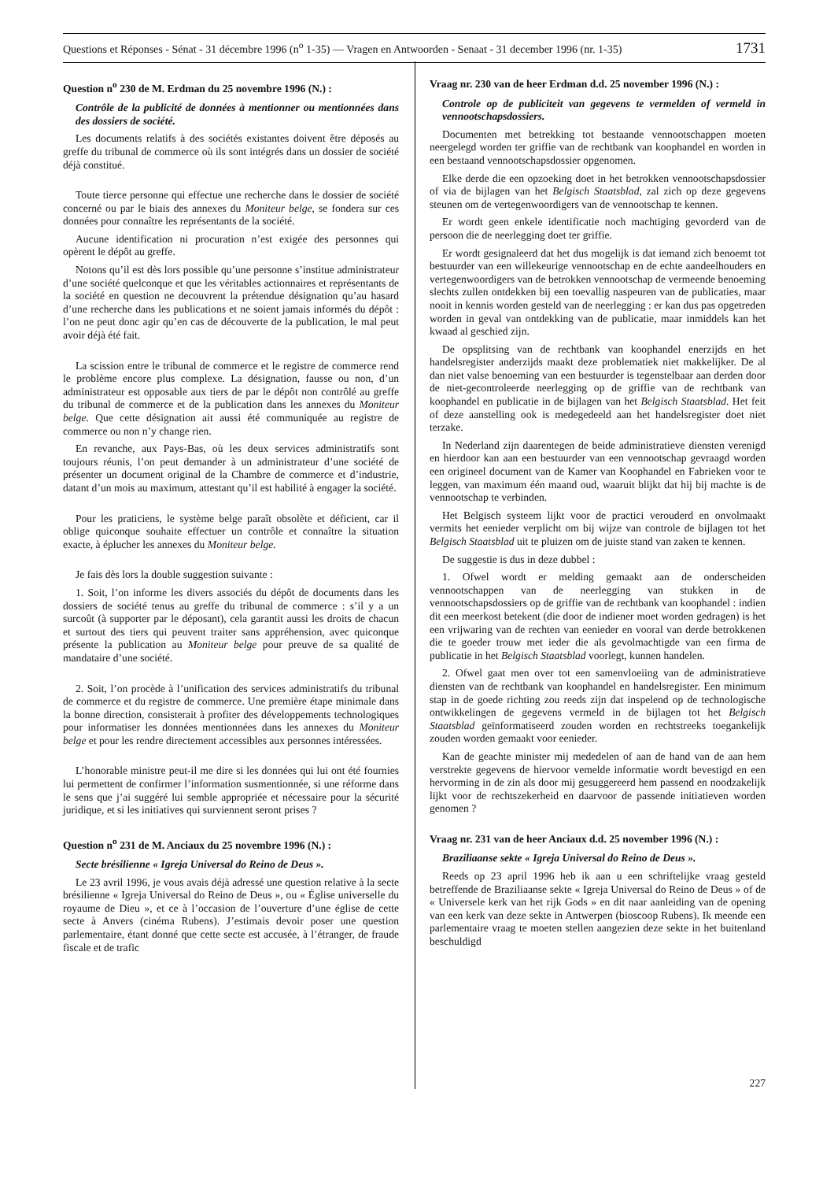Questions et Réponses - Sénat - 31 décembre 1996 (n<sup>o</sup> 1-35) — Vragen en Antwoorden - Senaat - 31 december 1996 (nr. 1-35) 1731
Question n<sup>o</sup> 230 de M. Erdman du 25 novembre 1996 (N.) :
Contrôle de la publicité de données à mentionner ou mentionnées dans des dossiers de société.
Les documents relatifs à des sociétés existantes doivent être déposés au greffe du tribunal de commerce où ils sont intégrés dans un dossier de société déjà constitué.
Toute tierce personne qui effectue une recherche dans le dossier de société concerné ou par le biais des annexes du Moniteur belge, se fondera sur ces données pour connaître les représentants de la société.
Aucune identification ni procuration n’est exigée des personnes qui opèrent le dépôt au greffe.
Notons qu’il est dès lors possible qu’une personne s’institue administrateur d’une société quelconque et que les véritables actionnaires et représentants de la société en question ne decouvrent la prétendue désignation qu’au hasard d’une recherche dans les publications et ne soient jamais informés du dépôt : l’on ne peut donc agir qu’en cas de découverte de la publication, le mal peut avoir déjà été fait.
La scission entre le tribunal de commerce et le registre de commerce rend le problème encore plus complexe. La désignation, fausse ou non, d’un administrateur est opposable aux tiers de par le dépôt non contrôlé au greffe du tribunal de commerce et de la publication dans les annexes du Moniteur belge. Que cette désignation ait aussi été communiquée au registre de commerce ou non n’y change rien.
En revanche, aux Pays-Bas, où les deux services administratifs sont toujours réunis, l’on peut demander à un administrateur d’une société de présenter un document original de la Chambre de commerce et d’industrie, datant d’un mois au maximum, attestant qu’il est habilité à engager la société.
Pour les praticiens, le système belge paraît obsolète et déficient, car il oblige quiconque souhaite effectuer un contrôle et connaître la situation exacte, à éplucher les annexes du Moniteur belge.
Je fais dès lors la double suggestion suivante :
1. Soit, l’on informe les divers associés du dépôt de documents dans les dossiers de société tenus au greffe du tribunal de commerce : s’il y a un surcoût (à supporter par le déposant), cela garantit aussi les droits de chacun et surtout des tiers qui peuvent traiter sans appréhension, avec quiconque présente la publication au Moniteur belge pour preuve de sa qualité de mandataire d’une société.
2. Soit, l’on procède à l’unification des services administratifs du tribunal de commerce et du registre de commerce. Une première étape minimale dans la bonne direction, consisterait à profiter des développements technologiques pour informatiser les données mentionnées dans les annexes du Moniteur belge et pour les rendre directement accessibles aux personnes intéressées.
L’honorable ministre peut-il me dire si les données qui lui ont été fournies lui permettent de confirmer l’information susmentionnée, si une réforme dans le sens que j’ai suggéré lui semble appropriée et nécessaire pour la sécurité juridique, et si les initiatives qui surviennent seront prises ?
Question n<sup>o</sup> 231 de M. Anciaux du 25 novembre 1996 (N.) :
Secte brésilienne « Igreja Universal do Reino de Deus ».
Le 23 avril 1996, je vous avais déjà adressé une question relative à la secte brésilienne « Igreja Universal do Reino de Deus », ou « Église universelle du royaume de Dieu », et ce à l’occasion de l’ouverture d’une église de cette secte à Anvers (cinéma Rubens). J’estimais devoir poser une question parlementaire, étant donné que cette secte est accusée, à l’étranger, de fraude fiscale et de trafic
Vraag nr. 230 van de heer Erdman d.d. 25 november 1996 (N.) :
Controle op de publiciteit van gegevens te vermelden of vermeld in vennootschapsdossiers.
Documenten met betrekking tot bestaande vennootschappen moeten neergelegd worden ter griffie van de rechtbank van koophandel en worden in een bestaand vennootschapsdossier opgenomen.
Elke derde die een opzoeking doet in het betrokken vennootschapsdossier of via de bijlagen van het Belgisch Staatsblad, zal zich op deze gegevens steunen om de vertegenwoordigers van de vennootschap te kennen.
Er wordt geen enkele identificatie noch machtiging gevorderd van de persoon die de neerlegging doet ter griffie.
Er wordt gesignaleerd dat het dus mogelijk is dat iemand zich benoemt tot bestuurder van een willekeurige vennootschap en de echte aandeelhouders en vertegenwoordigers van de betrokken vennootschap de vermeende benoeming slechts zullen ontdekken bij een toevallig naspeuren van de publicaties, maar nooit in kennis worden gesteld van de neerlegging : er kan dus pas opgetreden worden in geval van ontdekking van de publicatie, maar inmiddels kan het kwaad al geschied zijn.
De opsplitsing van de rechtbank van koophandel enerzijds en het handelsregister anderzijds maakt deze problematiek niet makkelijker. De al dan niet valse benoeming van een bestuurder is tegenstelbaar aan derden door de niet-gecontroleerde neerlegging op de griffie van de rechtbank van koophandel en publicatie in de bijlagen van het Belgisch Staatsblad. Het feit of deze aanstelling ook is medegedeeld aan het handelsregister doet niet terzake.
In Nederland zijn daarentegen de beide administratieve diensten verenigd en hierdoor kan aan een bestuurder van een vennootschap gevraagd worden een origineel document van de Kamer van Koophandel en Fabrieken voor te leggen, van maximum één maand oud, waaruit blijkt dat hij bij machte is de vennootschap te verbinden.
Het Belgisch systeem lijkt voor de practici verouderd en onvolmaakt vermits het eenieder verplicht om bij wijze van controle de bijlagen tot het Belgisch Staatsblad uit te pluizen om de juiste stand van zaken te kennen.
De suggestie is dus in deze dubbel :
1. Ofwel wordt er melding gemaakt aan de onderscheiden vennootschappen van de neerlegging van stukken in de vennootschapsdossiers op de griffie van de rechtbank van koophandel : indien dit een meerkost betekent (die door de indiener moet worden gedragen) is het een vrijwaring van de rechten van eenieder en vooral van derde betrokkenen die te goeder trouw met ieder die als gevolmachtigde van een firma de publicatie in het Belgisch Staatsblad voorlegt, kunnen handelen.
2. Ofwel gaat men over tot een samenvloeiing van de administratieve diensten van de rechtbank van koophandel en handelsregister. Een minimum stap in de goede richting zou reeds zijn dat inspelend op de technologische ontwikkelingen de gegevens vermeld in de bijlagen tot het Belgisch Staatsblad geïnformatiseerd zouden worden en rechtstreeks toegankelijk zouden worden gemaakt voor eenieder.
Kan de geachte minister mij mededelen of aan de hand van de aan hem verstrekte gegevens de hiervoor vemelde informatie wordt bevestigd en een hervorming in de zin als door mij gesuggereerd hem passend en noodzakelijk lijkt voor de rechtszekerheid en daarvoor de passende initiatieven worden genomen ?
Vraag nr. 231 van de heer Anciaux d.d. 25 november 1996 (N.) :
Braziliaanse sekte « Igreja Universal do Reino de Deus ».
Reeds op 23 april 1996 heb ik aan u een schriftelijke vraag gesteld betreffende de Braziliaanse sekte « Igreja Universal do Reino de Deus » of de « Universele kerk van het rijk Gods » en dit naar aanleiding van de opening van een kerk van deze sekte in Antwerpen (bioscoop Rubens). Ik meende een parlementaire vraag te moeten stellen aangezien deze sekte in het buitenland beschuldigd
227